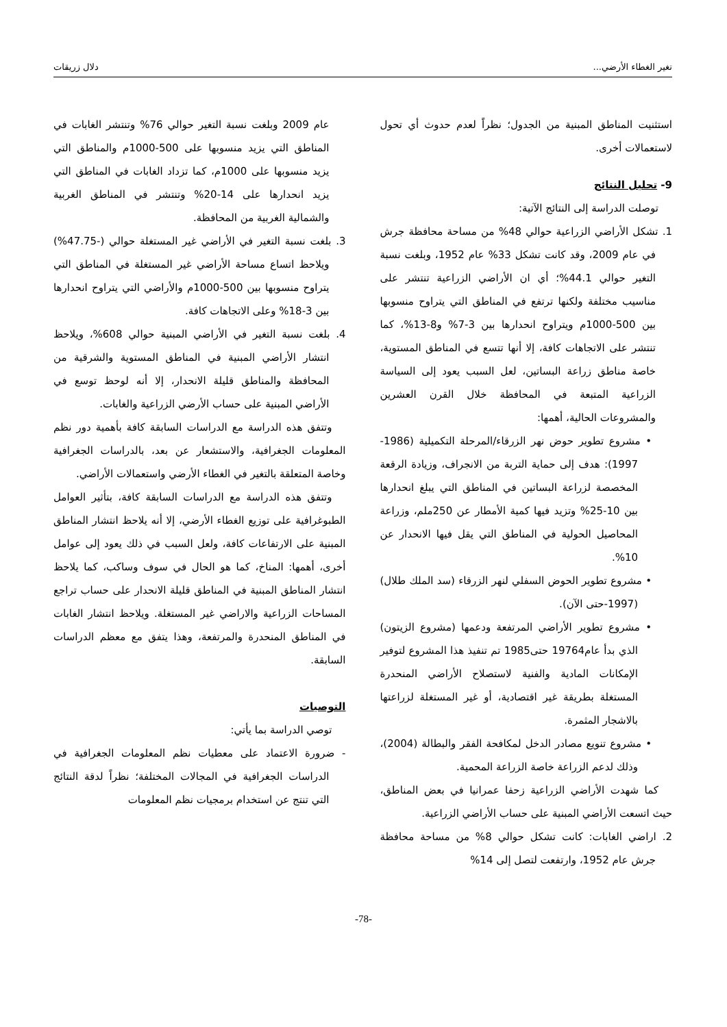تغير الغطاء الأرضي... دلال زريقات
استثنيت المناطق المبنية من الجدول؛ نظراً لعدم حدوث أي تحول لاستعمالات أخرى.
9- تحليل النتائج
توصلت الدراسة إلى النتائج الآتية:
1. تشكل الأراضي الزراعية حوالي 48% من مساحة محافظة جرش في عام 2009، وقد كانت تشكل 33% عام 1952، وبلغت نسبة التغير حوالي 44.1%؛ أي ان الأراضي الزراعية تنتشر على مناسيب مختلفة ولكنها ترتفع في المناطق التي يتراوح منسوبها بين 500-1000م ويتراوح انحدارها بين 3-7% و8-13%، كما تنتشر على الاتجاهات كافة، إلا أنها تتسع في المناطق المستوية، خاصة مناطق زراعة البساتين، لعل السبب يعود إلى السياسة الزراعية المتبعة في المحافظة خلال القرن العشرين والمشروعات الحالية، أهمها:
• مشروع تطوير حوض نهر الزرقاء/المرحلة التكميلية (1986-1997): هدف إلى حماية التربة من الانجراف، وزيادة الرقعة المخصصة لزراعة البساتين في المناطق التي يبلغ انحدارها بين 10-25% وتزيد فيها كمية الأمطار عن 250ملم، وزراعة المحاصيل الحولية في المناطق التي يقل فيها الانحدار عن 10%.
• مشروع تطوير الحوض السفلي لنهر الزرقاء (سد الملك طلال) (1997-حتى الآن).
• مشروع تطوير الأراضي المرتفعة ودعمها (مشروع الزيتون) الذي بدأ عام19764 حتى1985 تم تنفيذ هذا المشروع لتوفير الإمكانات المادية والفنية لاستصلاح الأراضي المنحدرة المستغلة بطريقة غير اقتصادية، أو غير المستغلة لزراعتها بالاشجار المثمرة.
• مشروع تنويع مصادر الدخل لمكافحة الفقر والبطالة (2004)، وذلك لدعم الزراعة خاصة الزراعة المحمية.
كما شهدت الأراضي الزراعية زحفا عمرانيا في بعض المناطق، حيث اتسعت الأراضي المبنية على حساب الأراضي الزراعية.
2. اراضي الغابات: كانت تشكل حوالي 8% من مساحة محافظة جرش عام 1952، وارتفعت لتصل إلى 14%
عام 2009 وبلغت نسبة التغير حوالي 76% وتنتشر الغابات في المناطق التي يزيد منسوبها على 500-1000م والمناطق التي يزيد منسوبها على 1000م، كما تزداد الغابات في المناطق التي يزيد انحدارها على 14-20% وتنتشر في المناطق الغربية والشمالية الغربية من المحافظة.
3. بلغت نسبة التغير في الأراضي غير المستغلة حوالي (-47.75%) ويلاحظ اتساع مساحة الأراضي غير المستغلة في المناطق التي يتراوح منسوبها بين 500-1000م والأراضي التي يتراوح انحدارها بين 3-18% وعلى الاتجاهات كافة.
4. بلغت نسبة التغير في الأراضي المبنية حوالي 608%، ويلاحظ انتشار الأراضي المبنية في المناطق المستوية والشرقية من المحافظة والمناطق قليلة الانحدار، إلا أنه لوحظ توسع في الأراضي المبنية على حساب الأرضي الزراعية والغابات.
وتتفق هذه الدراسة مع الدراسات السابقة كافة بأهمية دور نظم المعلومات الجغرافية، والاستشعار عن بعد، بالدراسات الجغرافية وخاصة المتعلقة بالتغير في الغطاء الأرضي واستعمالات الأراضي.
وتتفق هذه الدراسة مع الدراسات السابقة كافة، بتأثير العوامل الطبوغرافية على توزيع الغطاء الأرضي، إلا أنه يلاحظ انتشار المناطق المبنية على الارتفاعات كافة، ولعل السبب في ذلك يعود إلى عوامل أخرى، أهمها: المناخ، كما هو الحال في سوف وساكب، كما يلاحظ انتشار المناطق المبنية في المناطق قليلة الانحدار على حساب تراجع المساحات الزراعية والاراضي غير المستغلة. ويلاحظ انتشار الغابات في المناطق المنحدرة والمرتفعة، وهذا يتفق مع معظم الدراسات السابقة.
التوصيات
توصي الدراسة بما يأتي:
- ضرورة الاعتماد على معطيات نظم المعلومات الجغرافية في الدراسات الجغرافية في المجالات المختلفة؛ نظراً لدقة النتائج التي تنتج عن استخدام برمجيات نظم المعلومات
-78-